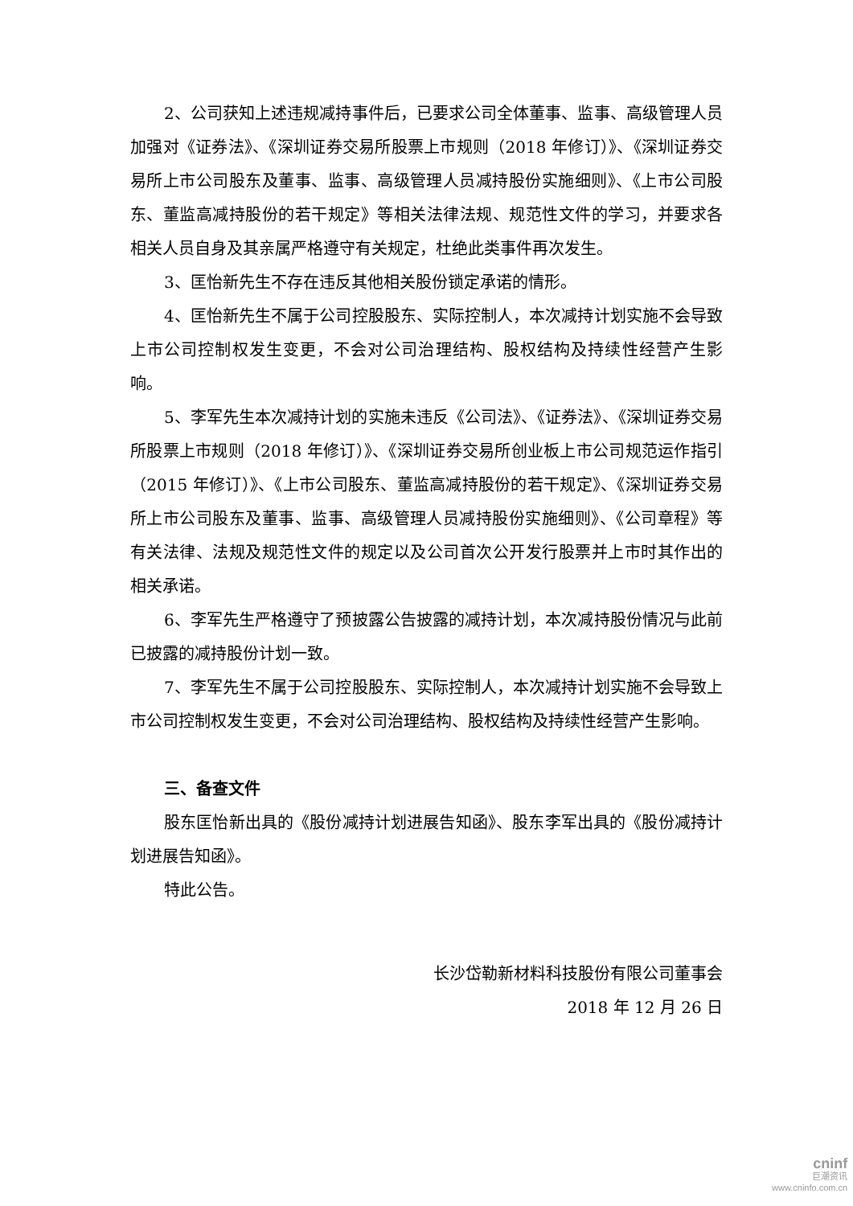2、公司获知上述违规减持事件后，已要求公司全体董事、监事、高级管理人员加强对《证券法》、《深圳证券交易所股票上市规则（2018 年修订）》、《深圳证券交易所上市公司股东及董事、监事、高级管理人员减持股份实施细则》、《上市公司股东、董监高减持股份的若干规定》等相关法律法规、规范性文件的学习，并要求各相关人员自身及其亲属严格遵守有关规定，杜绝此类事件再次发生。
3、匡怡新先生不存在违反其他相关股份锁定承诺的情形。
4、匡怡新先生不属于公司控股股东、实际控制人，本次减持计划实施不会导致上市公司控制权发生变更，不会对公司治理结构、股权结构及持续性经营产生影响。
5、李军先生本次减持计划的实施未违反《公司法》、《证券法》、《深圳证券交易所股票上市规则（2018 年修订）》、《深圳证券交易所创业板上市公司规范运作指引（2015 年修订）》、《上市公司股东、董监高减持股份的若干规定》、《深圳证券交易所上市公司股东及董事、监事、高级管理人员减持股份实施细则》、《公司章程》等有关法律、法规及规范性文件的规定以及公司首次公开发行股票并上市时其作出的相关承诺。
6、李军先生严格遵守了预披露公告披露的减持计划，本次减持股份情况与此前已披露的减持股份计划一致。
7、李军先生不属于公司控股股东、实际控制人，本次减持计划实施不会导致上市公司控制权发生变更，不会对公司治理结构、股权结构及持续性经营产生影响。
三、备查文件
股东匡怡新出具的《股份减持计划进展告知函》、股东李军出具的《股份减持计划进展告知函》。
特此公告。
长沙岱勒新材料科技股份有限公司董事会
2018 年 12 月 26 日
cninf
巨潮资讯
www.cninfo.com.cn